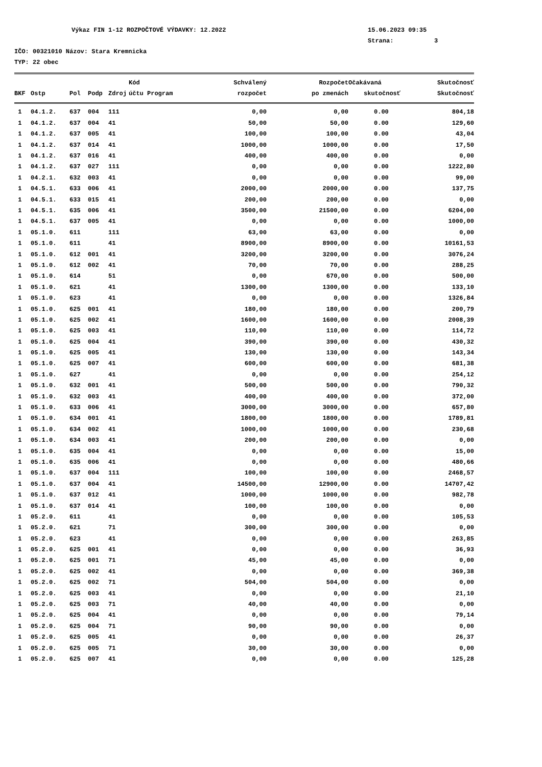Výkaz FIN 1-12 ROZPOČTOVÉ VÝDAVKY: 12.2022 15.06.2023 09:35
Strana: 3
IČO: 00321010 Názov: Stara Kremnicka
TYP: 22 obec
| | | | | | Kód | Schválený | Rozpočet | Očakávaná | Skutočnosť |
| --- | --- | --- | --- | --- | --- | --- | --- | --- | --- |
| BKF | Ostp | Pol | Podp | Zdroj | účtu Program | rozpočet | po zmenách | skutočnosť | Skutočnosť |
| 1 | 04.1.2. | 637 | 004 | 111 | | 0,00 | 0,00 | 0.00 | 804,18 |
| 1 | 04.1.2. | 637 | 004 | 41 | | 50,00 | 50,00 | 0.00 | 129,60 |
| 1 | 04.1.2. | 637 | 005 | 41 | | 100,00 | 100,00 | 0.00 | 43,04 |
| 1 | 04.1.2. | 637 | 014 | 41 | | 1000,00 | 1000,00 | 0.00 | 17,50 |
| 1 | 04.1.2. | 637 | 016 | 41 | | 400,00 | 400,00 | 0.00 | 0,00 |
| 1 | 04.1.2. | 637 | 027 | 111 | | 0,00 | 0,00 | 0.00 | 1222,80 |
| 1 | 04.2.1. | 632 | 003 | 41 | | 0,00 | 0,00 | 0.00 | 99,00 |
| 1 | 04.5.1. | 633 | 006 | 41 | | 2000,00 | 2000,00 | 0.00 | 137,75 |
| 1 | 04.5.1. | 633 | 015 | 41 | | 200,00 | 200,00 | 0.00 | 0,00 |
| 1 | 04.5.1. | 635 | 006 | 41 | | 3500,00 | 21500,00 | 0.00 | 6204,00 |
| 1 | 04.5.1. | 637 | 005 | 41 | | 0,00 | 0,00 | 0.00 | 1000,00 |
| 1 | 05.1.0. | 611 | | 111 | | 63,00 | 63,00 | 0.00 | 0,00 |
| 1 | 05.1.0. | 611 | | 41 | | 8900,00 | 8900,00 | 0.00 | 10161,53 |
| 1 | 05.1.0. | 612 | 001 | 41 | | 3200,00 | 3200,00 | 0.00 | 3076,24 |
| 1 | 05.1.0. | 612 | 002 | 41 | | 70,00 | 70,00 | 0.00 | 288,25 |
| 1 | 05.1.0. | 614 | | 51 | | 0,00 | 670,00 | 0.00 | 500,00 |
| 1 | 05.1.0. | 621 | | 41 | | 1300,00 | 1300,00 | 0.00 | 133,10 |
| 1 | 05.1.0. | 623 | | 41 | | 0,00 | 0,00 | 0.00 | 1326,84 |
| 1 | 05.1.0. | 625 | 001 | 41 | | 180,00 | 180,00 | 0.00 | 200,79 |
| 1 | 05.1.0. | 625 | 002 | 41 | | 1600,00 | 1600,00 | 0.00 | 2008,39 |
| 1 | 05.1.0. | 625 | 003 | 41 | | 110,00 | 110,00 | 0.00 | 114,72 |
| 1 | 05.1.0. | 625 | 004 | 41 | | 390,00 | 390,00 | 0.00 | 430,32 |
| 1 | 05.1.0. | 625 | 005 | 41 | | 130,00 | 130,00 | 0.00 | 143,34 |
| 1 | 05.1.0. | 625 | 007 | 41 | | 600,00 | 600,00 | 0.00 | 681,38 |
| 1 | 05.1.0. | 627 | | 41 | | 0,00 | 0,00 | 0.00 | 254,12 |
| 1 | 05.1.0. | 632 | 001 | 41 | | 500,00 | 500,00 | 0.00 | 790,32 |
| 1 | 05.1.0. | 632 | 003 | 41 | | 400,00 | 400,00 | 0.00 | 372,00 |
| 1 | 05.1.0. | 633 | 006 | 41 | | 3000,00 | 3000,00 | 0.00 | 657,80 |
| 1 | 05.1.0. | 634 | 001 | 41 | | 1800,00 | 1800,00 | 0.00 | 1789,81 |
| 1 | 05.1.0. | 634 | 002 | 41 | | 1000,00 | 1000,00 | 0.00 | 230,68 |
| 1 | 05.1.0. | 634 | 003 | 41 | | 200,00 | 200,00 | 0.00 | 0,00 |
| 1 | 05.1.0. | 635 | 004 | 41 | | 0,00 | 0,00 | 0.00 | 15,00 |
| 1 | 05.1.0. | 635 | 006 | 41 | | 0,00 | 0,00 | 0.00 | 480,66 |
| 1 | 05.1.0. | 637 | 004 | 111 | | 100,00 | 100,00 | 0.00 | 2468,57 |
| 1 | 05.1.0. | 637 | 004 | 41 | | 14500,00 | 12900,00 | 0.00 | 14707,42 |
| 1 | 05.1.0. | 637 | 012 | 41 | | 1000,00 | 1000,00 | 0.00 | 982,78 |
| 1 | 05.1.0. | 637 | 014 | 41 | | 100,00 | 100,00 | 0.00 | 0,00 |
| 1 | 05.2.0. | 611 | | 41 | | 0,00 | 0,00 | 0.00 | 105,53 |
| 1 | 05.2.0. | 621 | | 71 | | 300,00 | 300,00 | 0.00 | 0,00 |
| 1 | 05.2.0. | 623 | | 41 | | 0,00 | 0,00 | 0.00 | 263,85 |
| 1 | 05.2.0. | 625 | 001 | 41 | | 0,00 | 0,00 | 0.00 | 36,93 |
| 1 | 05.2.0. | 625 | 001 | 71 | | 45,00 | 45,00 | 0.00 | 0,00 |
| 1 | 05.2.0. | 625 | 002 | 41 | | 0,00 | 0,00 | 0.00 | 369,38 |
| 1 | 05.2.0. | 625 | 002 | 71 | | 504,00 | 504,00 | 0.00 | 0,00 |
| 1 | 05.2.0. | 625 | 003 | 41 | | 0,00 | 0,00 | 0.00 | 21,10 |
| 1 | 05.2.0. | 625 | 003 | 71 | | 40,00 | 40,00 | 0.00 | 0,00 |
| 1 | 05.2.0. | 625 | 004 | 41 | | 0,00 | 0,00 | 0.00 | 79,14 |
| 1 | 05.2.0. | 625 | 004 | 71 | | 90,00 | 90,00 | 0.00 | 0,00 |
| 1 | 05.2.0. | 625 | 005 | 41 | | 0,00 | 0,00 | 0.00 | 26,37 |
| 1 | 05.2.0. | 625 | 005 | 71 | | 30,00 | 30,00 | 0.00 | 0,00 |
| 1 | 05.2.0. | 625 | 007 | 41 | | 0,00 | 0,00 | 0.00 | 125,28 |